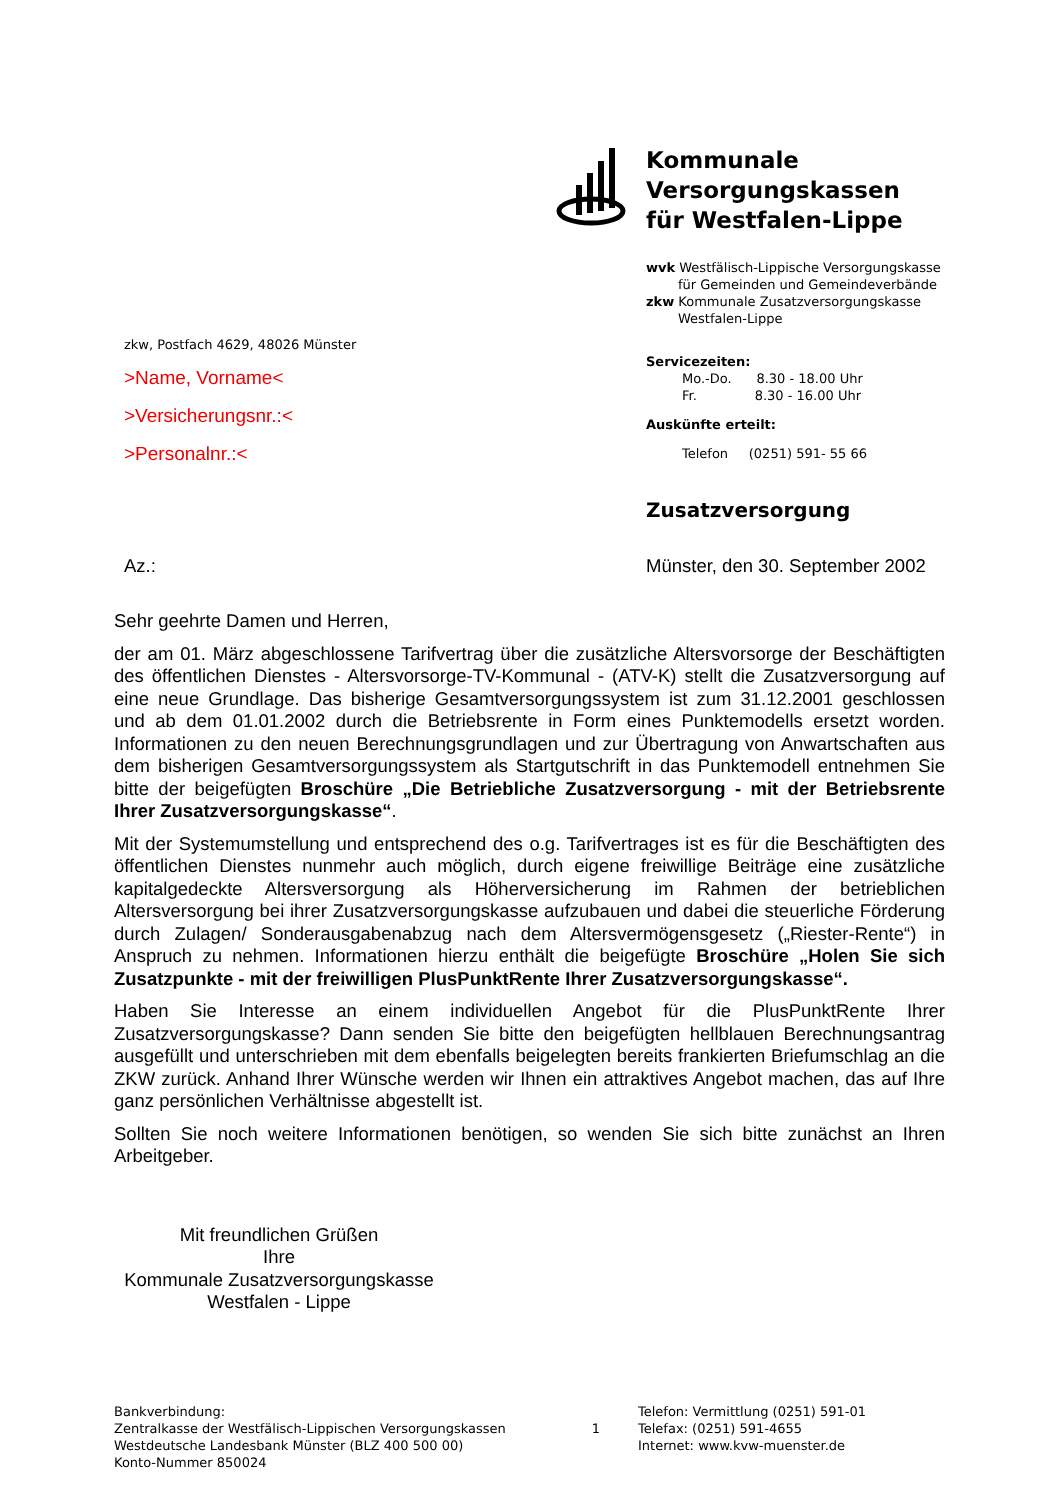Kommunale Versorgungskassen
für Westfalen-Lippe
wvk Westfälisch-Lippische Versorgungskasse
für Gemeinden und Gemeindeverbände
zkw Kommunale Zusatzversorgungskasse
Westfalen-Lippe
Servicezeiten:
Mo.-Do. 8.30 - 18.00 Uhr
Fr. 8.30 - 16.00 Uhr
Auskünfte erteilt:
Telefon (0251) 591- 55 66
Zusatzversorgung
zkw, Postfach 4629, 48026 Münster
>Name, Vorname<
>Versicherungsnr.:<
>Personalnr.:<
Az.:
Münster, den 30. September 2002
Sehr geehrte Damen und Herren,
der am 01. März abgeschlossene Tarifvertrag über die zusätzliche Altersvorsorge der Beschäftigten des öffentlichen Dienstes - Altersvorsorge-TV-Kommunal - (ATV-K) stellt die Zusatzversorgung auf eine neue Grundlage. Das bisherige Gesamtversorgungssystem ist zum 31.12.2001 geschlossen und ab dem 01.01.2002 durch die Betriebsrente in Form eines Punktemodells ersetzt worden. Informationen zu den neuen Berechnungsgrundlagen und zur Übertragung von Anwartschaften aus dem bisherigen Gesamtversorgungssystem als Startgutschrift in das Punktemodell entnehmen Sie bitte der beigefügten Broschüre „Die Betriebliche Zusatzversorgung - mit der Betriebsrente Ihrer Zusatzversorgungskasse“.
Mit der Systemumstellung und entsprechend des o.g. Tarifvertrages ist es für die Beschäftigten des öffentlichen Dienstes nunmehr auch möglich, durch eigene freiwillige Beiträge eine zusätzliche kapitalgedeckte Altersversorgung als Höherversicherung im Rahmen der betrieblichen Altersversorgung bei ihrer Zusatzversorgungskasse aufzubauen und dabei die steuerliche Förderung durch Zulagen/ Sonderausgabenabzug nach dem Altersvermögensgesetz („Riester-Rente“) in Anspruch zu nehmen. Informationen hierzu enthält die beigefügte Broschüre „Holen Sie sich Zusatzpunkte - mit der freiwilligen PlusPunktRente Ihrer Zusatzversorgungskasse“.
Haben Sie Interesse an einem individuellen Angebot für die PlusPunktRente Ihrer Zusatzversorgungskasse? Dann senden Sie bitte den beigefügten hellblauen Berechnungsantrag ausgefüllt und unterschrieben mit dem ebenfalls beigelegten bereits frankierten Briefumschlag an die ZKW zurück. Anhand Ihrer Wünsche werden wir Ihnen ein attraktives Angebot machen, das auf Ihre ganz persönlichen Verhältnisse abgestellt ist.
Sollten Sie noch weitere Informationen benötigen, so wenden Sie sich bitte zunächst an Ihren Arbeitgeber.
Mit freundlichen Grüßen
Ihre
Kommunale Zusatzversorgungskasse
Westfalen - Lippe
Bankverbindung:
Zentralkasse der Westfälisch-Lippischen Versorgungskassen
Westdeutsche Landesbank Münster (BLZ 400 500 00)
Konto-Nummer 850024
1
Telefon: Vermittlung (0251) 591-01
Telefax: (0251) 591-4655
Internet: www.kvw-muenster.de